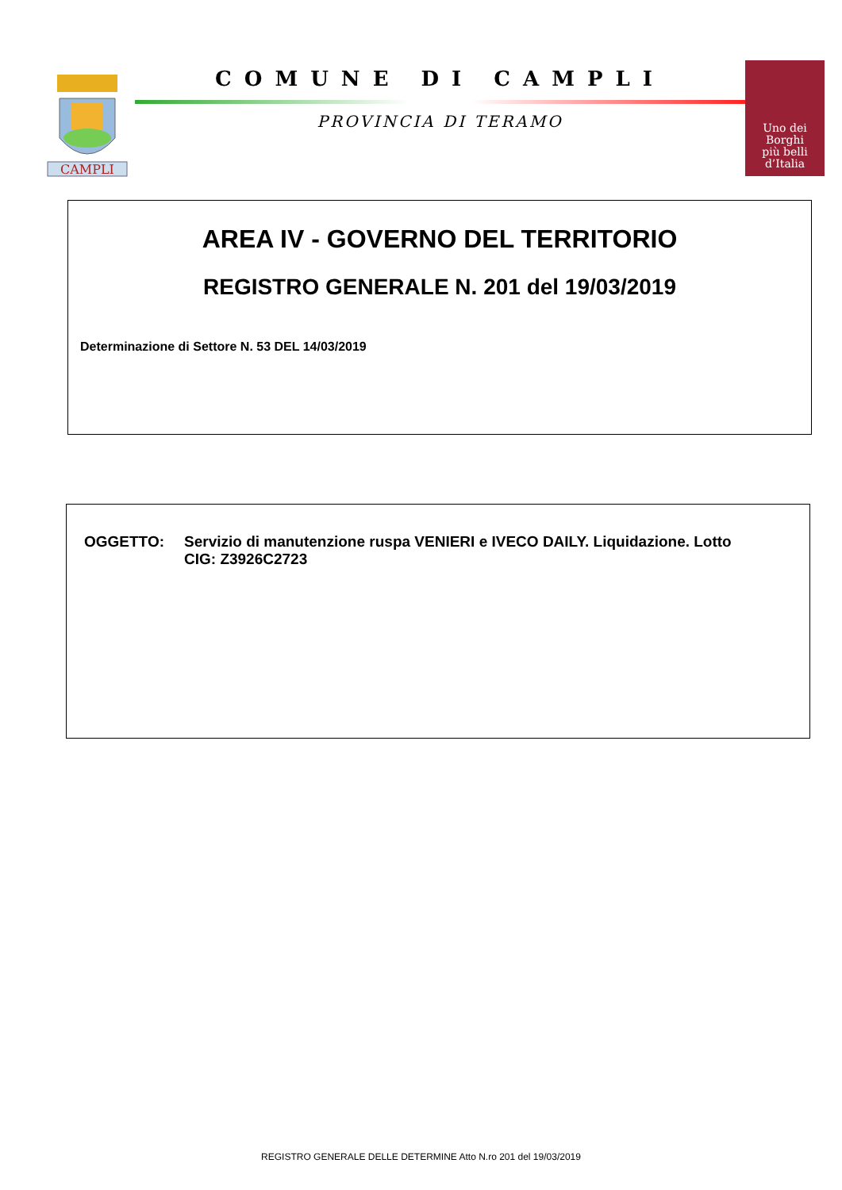CAMPLI
COMUNE DI CAMPLI
PROVINCIA DI TERAMO
Uno dei
Borghi
più belli
d’Italia
AREA IV - GOVERNO DEL TERRITORIO
REGISTRO GENERALE N. 201 del 19/03/2019
Determinazione di Settore N. 53 DEL 14/03/2019
OGGETTO: Servizio di manutenzione ruspa VENIERI e IVECO DAILY. Liquidazione. Lotto
CIG: Z3926C2723
REGISTRO GENERALE DELLE DETERMINE Atto N.ro 201 del 19/03/2019